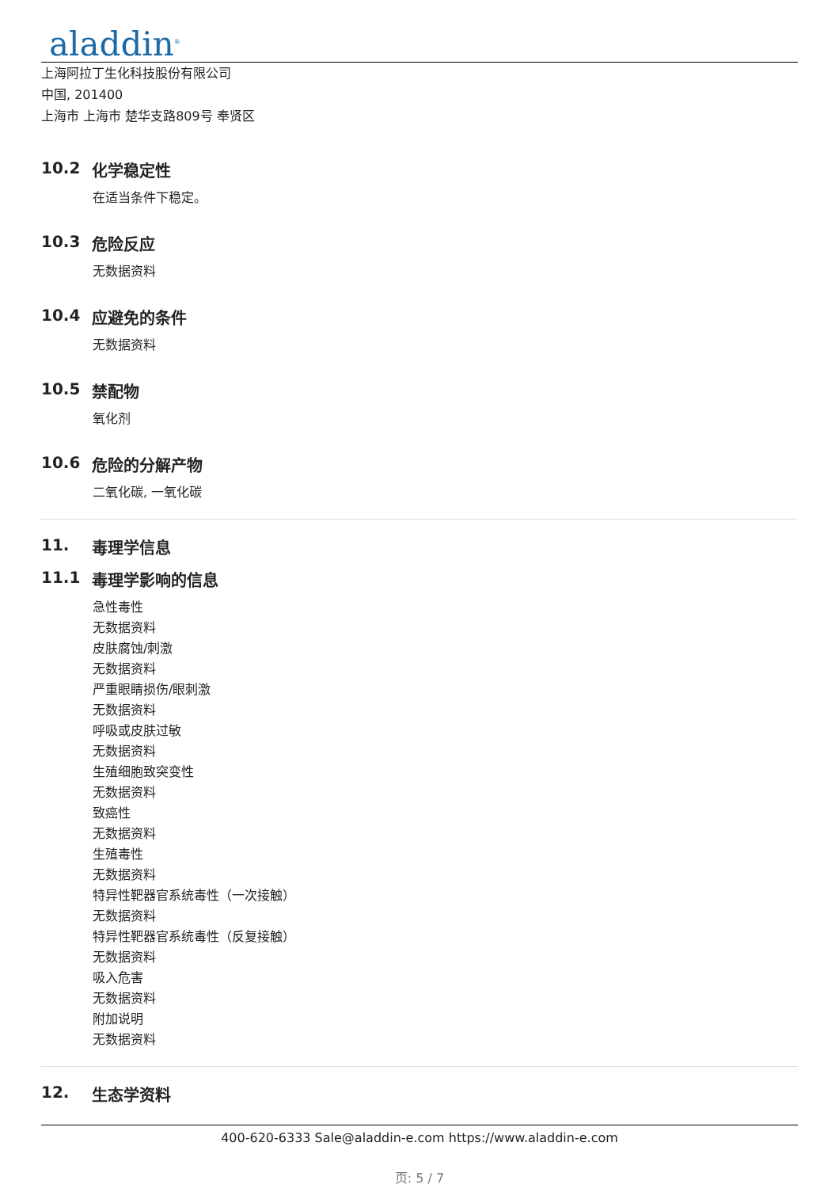aladdin<sup>®</sup>
上海阿拉丁生化科技股份有限公司
中国, 201400
上海市 上海市 楚华支路809号 奉贤区
10.2 化学稳定性
在适当条件下稳定。
10.3 危险反应
无数据资料
10.4 应避免的条件
无数据资料
10.5 禁配物
氧化剂
10.6 危险的分解产物
二氧化碳, 一氧化碳
11. 毒理学信息
11.1 毒理学影响的信息
急性毒性
无数据资料
皮肤腐蚀/刺激
无数据资料
严重眼睛损伤/眼刺激
无数据资料
呼吸或皮肤过敏
无数据资料
生殖细胞致突变性
无数据资料
致癌性
无数据资料
生殖毒性
无数据资料
特异性靶器官系统毒性（一次接触）
无数据资料
特异性靶器官系统毒性（反复接触）
无数据资料
吸入危害
无数据资料
附加说明
无数据资料
12. 生态学资料
400-620-6333 Sale@aladdin-e.com https://www.aladdin-e.com
页: 5 / 7